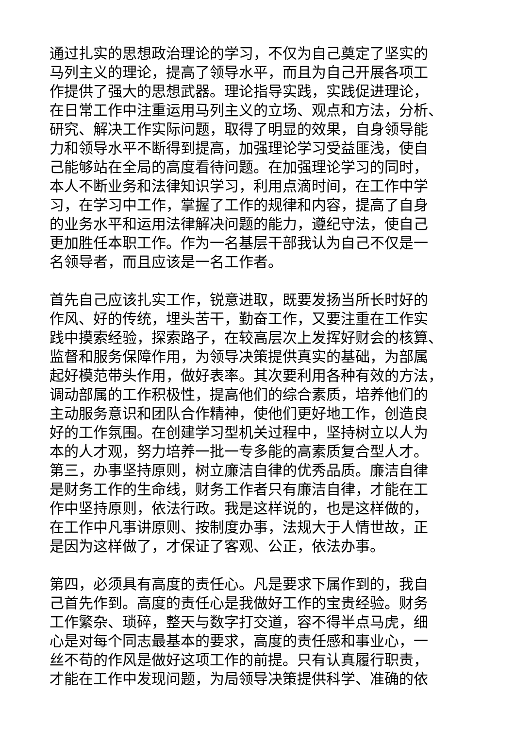通过扎实的思想政治理论的学习，不仅为自己奠定了坚实的
马列主义的理论，提高了领导水平，而且为自己开展各项工
作提供了强大的思想武器。理论指导实践，实践促进理论，
在日常工作中注重运用马列主义的立场、观点和方法，分析、
研究、解决工作实际问题，取得了明显的效果，自身领导能
力和领导水平不断得到提高，加强理论学习受益匪浅，使自
己能够站在全局的高度看待问题。在加强理论学习的同时，
本人不断业务和法律知识学习，利用点滴时间，在工作中学
习，在学习中工作，掌握了工作的规律和内容，提高了自身
的业务水平和运用法律解决问题的能力，遵纪守法，使自己
更加胜任本职工作。作为一名基层干部我认为自己不仅是一
名领导者，而且应该是一名工作者。
首先自己应该扎实工作，锐意进取，既要发扬当所长时好的
作风、好的传统，埋头苦干，勤奋工作，又要注重在工作实
践中摸索经验，探索路子，在较高层次上发挥好财会的核算、
监督和服务保障作用，为领导决策提供真实的基础，为部属
起好模范带头作用，做好表率。其次要利用各种有效的方法，
调动部属的工作积极性，提高他们的综合素质，培养他们的
主动服务意识和团队合作精神，使他们更好地工作，创造良
好的工作氛围。在创建学习型机关过程中，坚持树立以人为
本的人才观，努力培养一批一专多能的高素质复合型人才。
第三，办事坚持原则，树立廉洁自律的优秀品质。廉洁自律
是财务工作的生命线，财务工作者只有廉洁自律，才能在工
作中坚持原则，依法行政。我是这样说的，也是这样做的，
在工作中凡事讲原则、按制度办事，法规大于人情世故，正
是因为这样做了，才保证了客观、公正，依法办事。
第四，必须具有高度的责任心。凡是要求下属作到的，我自
己首先作到。高度的责任心是我做好工作的宝贵经验。财务
工作繁杂、琐碎，整天与数字打交道，容不得半点马虎，细
心是对每个同志最基本的要求，高度的责任感和事业心，一
丝不苟的作风是做好这项工作的前提。只有认真履行职责，
才能在工作中发现问题，为局领导决策提供科学、准确的依